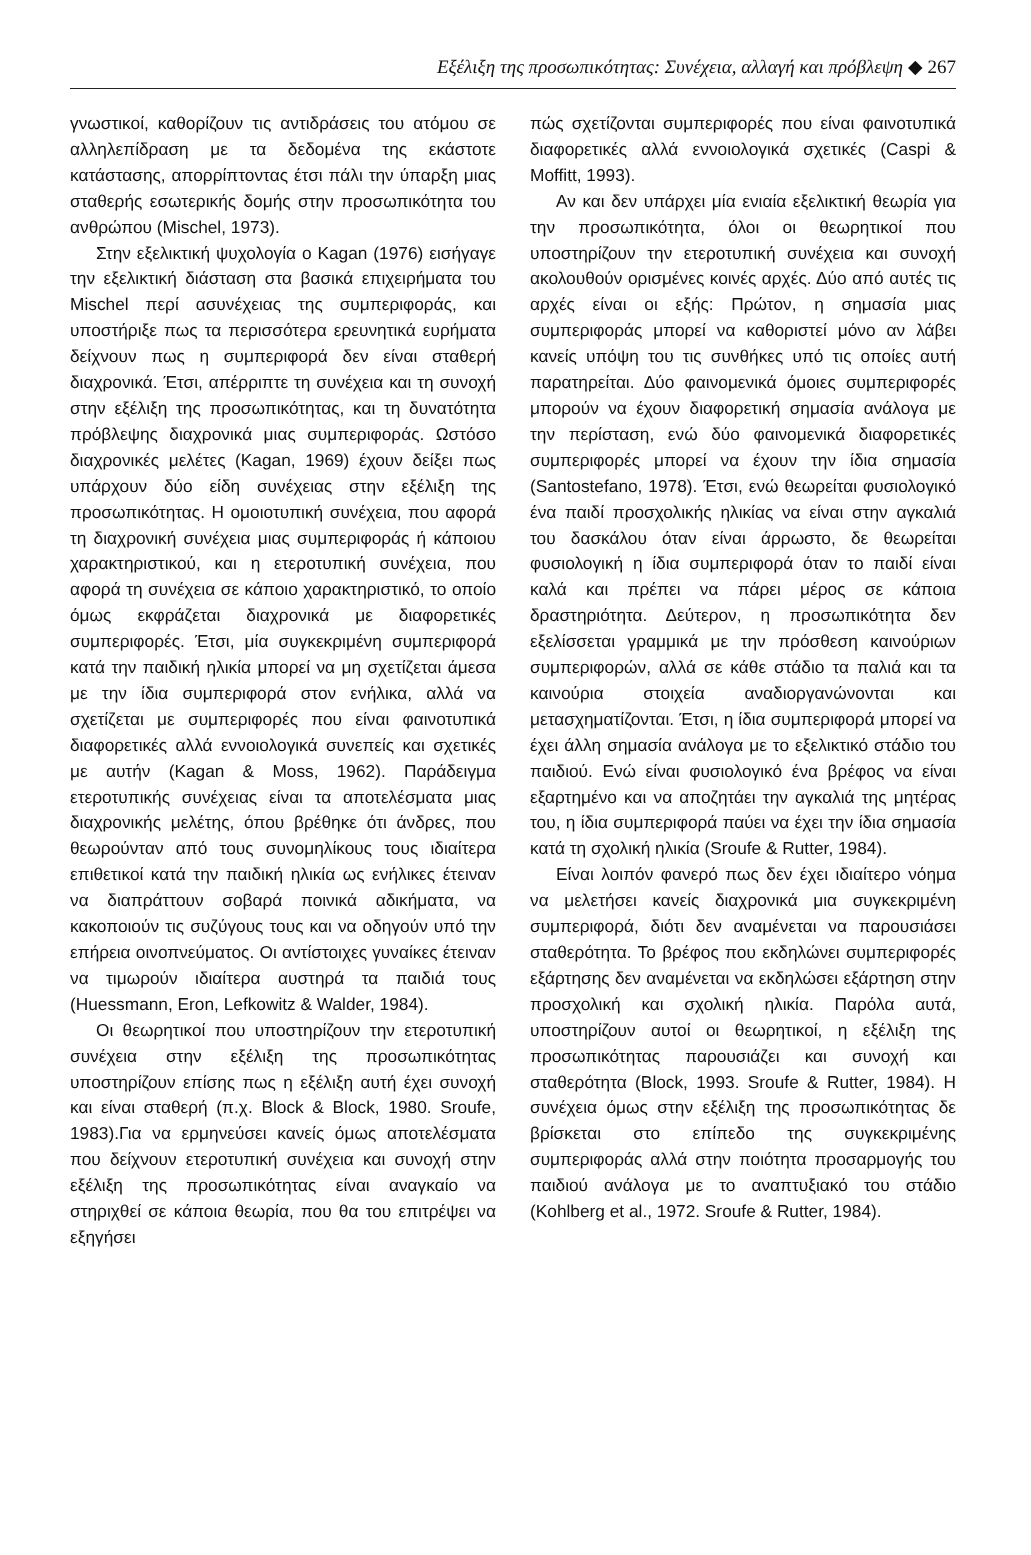Εξέλιξη της προσωπικότητας: Συνέχεια, αλλαγή και πρόβλεψη ◆ 267
γνωστικοί, καθορίζουν τις αντιδράσεις του ατόμου σε αλληλεπίδραση με τα δεδομένα της εκάστοτε κατάστασης, απορρίπτοντας έτσι πάλι την ύπαρξη μιας σταθερής εσωτερικής δομής στην προσωπικότητα του ανθρώπου (Mischel, 1973).
Στην εξελικτική ψυχολογία ο Kagan (1976) εισήγαγε την εξελικτική διάσταση στα βασικά επιχειρήματα του Mischel περί ασυνέχειας της συμπεριφοράς, και υποστήριξε πως τα περισσότερα ερευνητικά ευρήματα δείχνουν πως η συμπεριφορά δεν είναι σταθερή διαχρονικά. Έτσι, απέρριπτε τη συνέχεια και τη συνοχή στην εξέλιξη της προσωπικότητας, και τη δυνατότητα πρόβλεψης διαχρονικά μιας συμπεριφοράς. Ωστόσο διαχρονικές μελέτες (Kagan, 1969) έχουν δείξει πως υπάρχουν δύο είδη συνέχειας στην εξέλιξη της προσωπικότητας. Η ομοιοτυπική συνέχεια, που αφορά τη διαχρονική συνέχεια μιας συμπεριφοράς ή κάποιου χαρακτηριστικού, και η ετεροτυπική συνέχεια, που αφορά τη συνέχεια σε κάποιο χαρακτηριστικό, το οποίο όμως εκφράζεται διαχρονικά με διαφορετικές συμπεριφορές. Έτσι, μία συγκεκριμένη συμπεριφορά κατά την παιδική ηλικία μπορεί να μη σχετίζεται άμεσα με την ίδια συμπεριφορά στον ενήλικα, αλλά να σχετίζεται με συμπεριφορές που είναι φαινοτυπικά διαφορετικές αλλά εννοιολογικά συνεπείς και σχετικές με αυτήν (Kagan & Moss, 1962). Παράδειγμα ετεροτυπικής συνέχειας είναι τα αποτελέσματα μιας διαχρονικής μελέτης, όπου βρέθηκε ότι άνδρες, που θεωρούνταν από τους συνομηλίκους τους ιδιαίτερα επιθετικοί κατά την παιδική ηλικία ως ενήλικες έτειναν να διαπράττουν σοβαρά ποινικά αδικήματα, να κακοποιούν τις συζύγους τους και να οδηγούν υπό την επήρεια οινοπνεύματος. Οι αντίστοιχες γυναίκες έτειναν να τιμωρούν ιδιαίτερα αυστηρά τα παιδιά τους (Huessmann, Eron, Lefkowitz & Walder, 1984).
Οι θεωρητικοί που υποστηρίζουν την ετεροτυπική συνέχεια στην εξέλιξη της προσωπικότητας υποστηρίζουν επίσης πως η εξέλιξη αυτή έχει συνοχή και είναι σταθερή (π.χ. Block & Block, 1980. Sroufe, 1983).Για να ερμηνεύσει κανείς όμως αποτελέσματα που δείχνουν ετεροτυπική συνέχεια και συνοχή στην εξέλιξη της προσωπικότητας είναι αναγκαίο να στηριχθεί σε κάποια θεωρία, που θα του επιτρέψει να εξηγήσει
πώς σχετίζονται συμπεριφορές που είναι φαινοτυπικά διαφορετικές αλλά εννοιολογικά σχετικές (Caspi & Moffitt, 1993).
Αν και δεν υπάρχει μία ενιαία εξελικτική θεωρία για την προσωπικότητα, όλοι οι θεωρητικοί που υποστηρίζουν την ετεροτυπική συνέχεια και συνοχή ακολουθούν ορισμένες κοινές αρχές. Δύο από αυτές τις αρχές είναι οι εξής: Πρώτον, η σημασία μιας συμπεριφοράς μπορεί να καθοριστεί μόνο αν λάβει κανείς υπόψη του τις συνθήκες υπό τις οποίες αυτή παρατηρείται. Δύο φαινομενικά όμοιες συμπεριφορές μπορούν να έχουν διαφορετική σημασία ανάλογα με την περίσταση, ενώ δύο φαινομενικά διαφορετικές συμπεριφορές μπορεί να έχουν την ίδια σημασία (Santostefano, 1978). Έτσι, ενώ θεωρείται φυσιολογικό ένα παιδί προσχολικής ηλικίας να είναι στην αγκαλιά του δασκάλου όταν είναι άρρωστο, δε θεωρείται φυσιολογική η ίδια συμπεριφορά όταν το παιδί είναι καλά και πρέπει να πάρει μέρος σε κάποια δραστηριότητα. Δεύτερον, η προσωπικότητα δεν εξελίσσεται γραμμικά με την πρόσθεση καινούριων συμπεριφορών, αλλά σε κάθε στάδιο τα παλιά και τα καινούρια στοιχεία αναδιοργανώνονται και μετασχηματίζονται. Έτσι, η ίδια συμπεριφορά μπορεί να έχει άλλη σημασία ανάλογα με το εξελικτικό στάδιο του παιδιού. Ενώ είναι φυσιολογικό ένα βρέφος να είναι εξαρτημένο και να αποζητάει την αγκαλιά της μητέρας του, η ίδια συμπεριφορά παύει να έχει την ίδια σημασία κατά τη σχολική ηλικία (Sroufe & Rutter, 1984).
Είναι λοιπόν φανερό πως δεν έχει ιδιαίτερο νόημα να μελετήσει κανείς διαχρονικά μια συγκεκριμένη συμπεριφορά, διότι δεν αναμένεται να παρουσιάσει σταθερότητα. Το βρέφος που εκδηλώνει συμπεριφορές εξάρτησης δεν αναμένεται να εκδηλώσει εξάρτηση στην προσχολική και σχολική ηλικία. Παρόλα αυτά, υποστηρίζουν αυτοί οι θεωρητικοί, η εξέλιξη της προσωπικότητας παρουσιάζει και συνοχή και σταθερότητα (Block, 1993. Sroufe & Rutter, 1984). Η συνέχεια όμως στην εξέλιξη της προσωπικότητας δε βρίσκεται στο επίπεδο της συγκεκριμένης συμπεριφοράς αλλά στην ποιότητα προσαρμογής του παιδιού ανάλογα με το αναπτυξιακό του στάδιο (Kohlberg et al., 1972. Sroufe & Rutter, 1984).